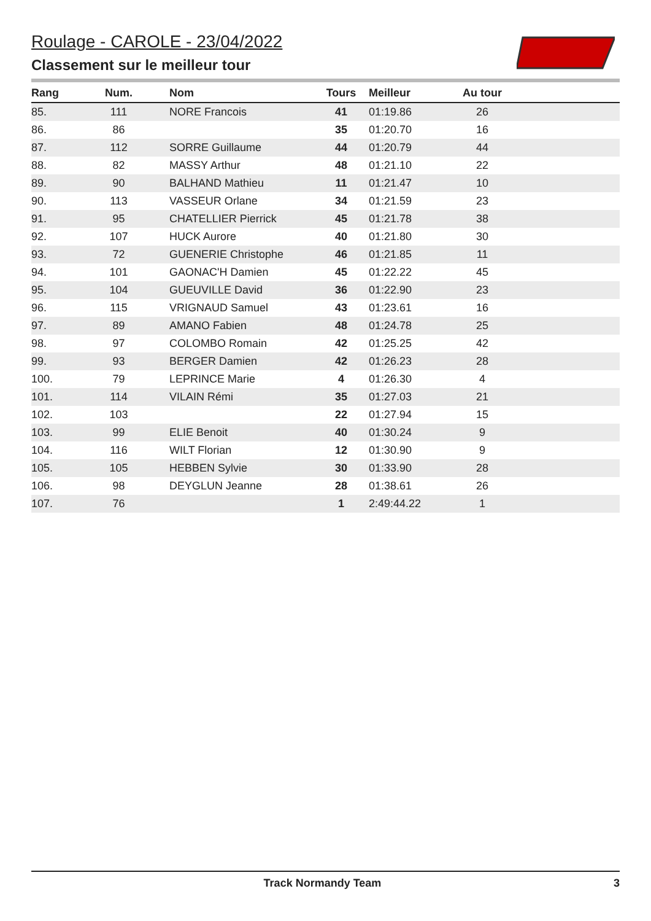Roulage - CAROLE - 23/04/2022
Classement sur le meilleur tour
| Rang | Num. | | Nom | Tours | Meilleur | Au tour | |
| --- | --- | --- | --- | --- | --- | --- | --- |
| 85. | 111 | | NORE Francois | 41 | 01:19.86 | 26 | |
| 86. | 86 | | | 35 | 01:20.70 | 16 | |
| 87. | 112 | | SORRE Guillaume | 44 | 01:20.79 | 44 | |
| 88. | 82 | | MASSY Arthur | 48 | 01:21.10 | 22 | |
| 89. | 90 | | BALHAND Mathieu | 11 | 01:21.47 | 10 | |
| 90. | 113 | | VASSEUR Orlane | 34 | 01:21.59 | 23 | |
| 91. | 95 | | CHATELLIER Pierrick | 45 | 01:21.78 | 38 | |
| 92. | 107 | | HUCK Aurore | 40 | 01:21.80 | 30 | |
| 93. | 72 | | GUENERIE Christophe | 46 | 01:21.85 | 11 | |
| 94. | 101 | | GAONAC'H Damien | 45 | 01:22.22 | 45 | |
| 95. | 104 | | GUEUVILLE David | 36 | 01:22.90 | 23 | |
| 96. | 115 | | VRIGNAUD Samuel | 43 | 01:23.61 | 16 | |
| 97. | 89 | | AMANO Fabien | 48 | 01:24.78 | 25 | |
| 98. | 97 | | COLOMBO Romain | 42 | 01:25.25 | 42 | |
| 99. | 93 | | BERGER Damien | 42 | 01:26.23 | 28 | |
| 100. | 79 | | LEPRINCE Marie | 4 | 01:26.30 | 4 | |
| 101. | 114 | | VILAIN Rémi | 35 | 01:27.03 | 21 | |
| 102. | 103 | | | 22 | 01:27.94 | 15 | |
| 103. | 99 | | ELIE Benoit | 40 | 01:30.24 | 9 | |
| 104. | 116 | | WILT Florian | 12 | 01:30.90 | 9 | |
| 105. | 105 | | HEBBEN Sylvie | 30 | 01:33.90 | 28 | |
| 106. | 98 | | DEYGLUN Jeanne | 28 | 01:38.61 | 26 | |
| 107. | 76 | | | 1 | 2:49:44.22 | 1 | |
Track Normandy Team 3